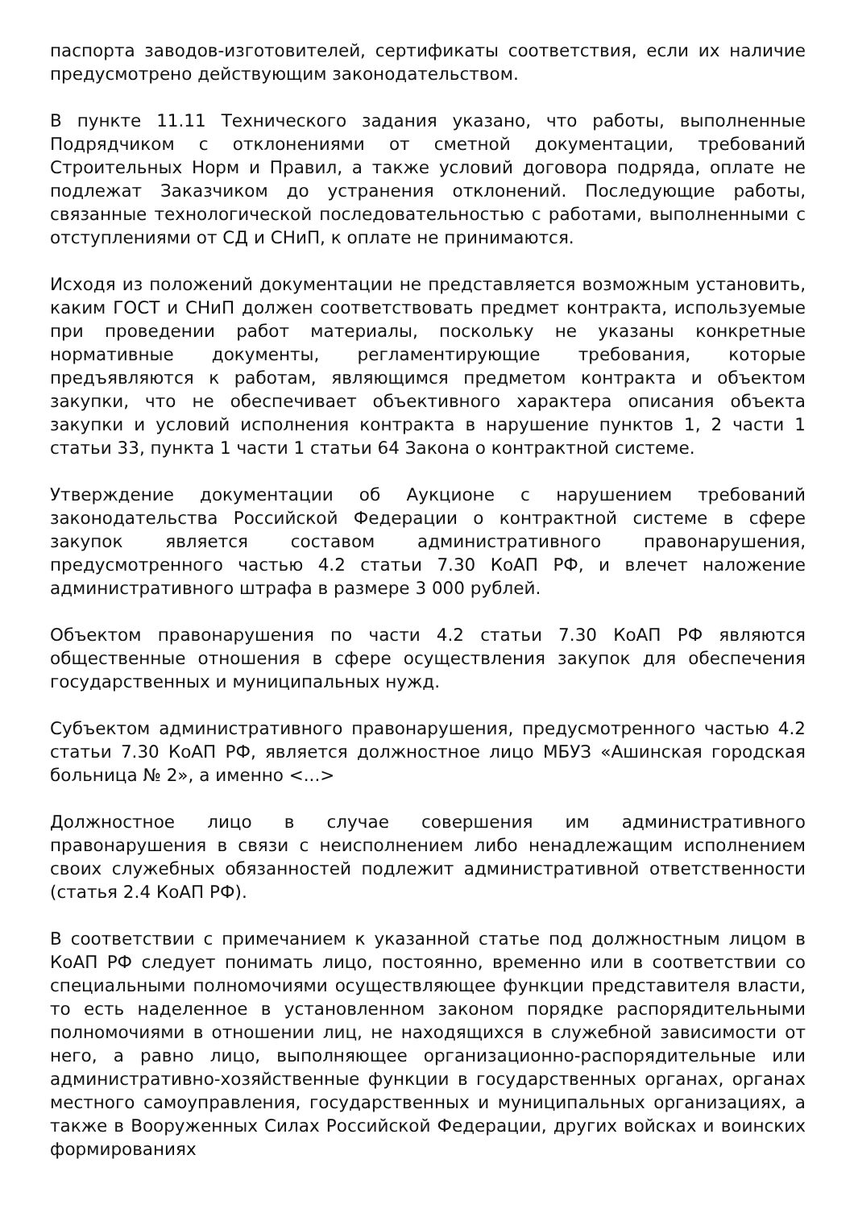паспорта заводов-изготовителей, сертификаты соответствия, если их наличие предусмотрено действующим законодательством.
В пункте 11.11 Технического задания указано, что работы, выполненные Подрядчиком с отклонениями от сметной документации, требований Строительных Норм и Правил, а также условий договора подряда, оплате не подлежат Заказчиком до устранения отклонений. Последующие работы, связанные технологической последовательностью с работами, выполненными с отступлениями от СД и СНиП, к оплате не принимаются.
Исходя из положений документации не представляется возможным установить, каким ГОСТ и СНиП должен соответствовать предмет контракта, используемые при проведении работ материалы, поскольку не указаны конкретные нормативные документы, регламентирующие требования, которые предъявляются к работам, являющимся предметом контракта и объектом закупки, что не обеспечивает объективного характера описания объекта закупки и условий исполнения контракта в нарушение пунктов 1, 2 части 1 статьи 33, пункта 1 части 1 статьи 64 Закона о контрактной системе.
Утверждение документации об Аукционе с нарушением требований законодательства Российской Федерации о контрактной системе в сфере закупок является составом административного правонарушения, предусмотренного частью 4.2 статьи 7.30 КоАП РФ, и влечет наложение административного штрафа в размере 3 000 рублей.
Объектом правонарушения по части 4.2 статьи 7.30 КоАП РФ являются общественные отношения в сфере осуществления закупок для обеспечения государственных и муниципальных нужд.
Субъектом административного правонарушения, предусмотренного частью 4.2 статьи 7.30 КоАП РФ, является должностное лицо МБУЗ «Ашинская городская больница № 2», а именно <...>
Должностное лицо в случае совершения им административного правонарушения в связи с неисполнением либо ненадлежащим исполнением своих служебных обязанностей подлежит административной ответственности (статья 2.4 КоАП РФ).
В соответствии с примечанием к указанной статье под должностным лицом в КоАП РФ следует понимать лицо, постоянно, временно или в соответствии со специальными полномочиями осуществляющее функции представителя власти, то есть наделенное в установленном законом порядке распорядительными полномочиями в отношении лиц, не находящихся в служебной зависимости от него, а равно лицо, выполняющее организационно-распорядительные или административно-хозяйственные функции в государственных органах, органах местного самоуправления, государственных и муниципальных организациях, а также в Вооруженных Силах Российской Федерации, других войсках и воинских формированиях